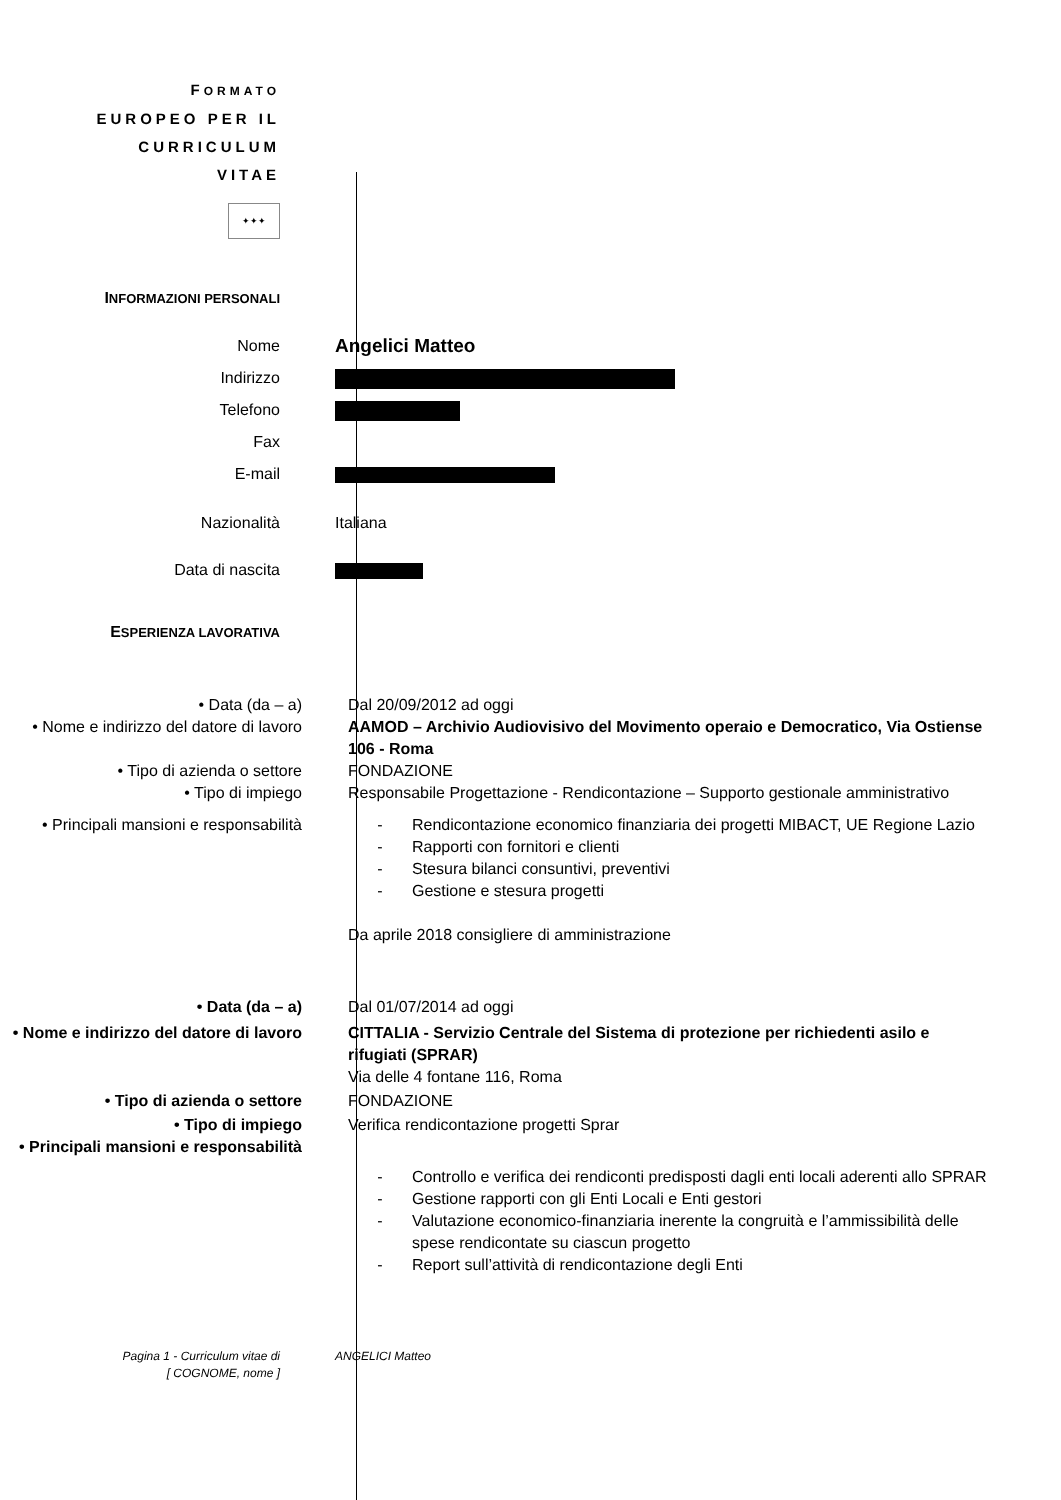FORMATO
EUROPEO PER IL
CURRICULUM
VITAE
✦✦✦
INFORMAZIONI PERSONALI
Nome
Angelici Matteo
Indirizzo
Telefono
Fax
E-mail
Nazionalità Italiana
Data di nascita
ESPERIENZA LAVORATIVA
• Data (da – a) Dal 20/09/2012 ad oggi
• Nome e indirizzo del datore di lavoro
AAMOD – Archivio Audiovisivo del Movimento operaio e Democratico, Via Ostiense 106 - Roma
• Tipo di azienda o settore FONDAZIONE
• Tipo di impiego Responsabile Progettazione - Rendicontazione – Supporto gestionale amministrativo
• Principali mansioni e responsabilità
- Rendicontazione economico finanziaria dei progetti MIBACT, UE Regione Lazio
- Rapporti con fornitori e clienti
- Stesura bilanci consuntivi, preventivi
- Gestione e stesura progetti
Da aprile 2018 consigliere di amministrazione
• Data (da – a) Dal 01/07/2014 ad oggi
• Nome e indirizzo del datore di lavoro
CITTALIA - Servizio Centrale del Sistema di protezione per richiedenti asilo e rifugiati (SPRAR)
Via delle 4 fontane 116, Roma
• Tipo di azienda o settore FONDAZIONE
• Tipo di impiego Verifica rendicontazione progetti Sprar
• Principali mansioni e responsabilità
- Controllo e verifica dei rendiconti predisposti dagli enti locali aderenti allo SPRAR
- Gestione rapporti con gli Enti Locali e Enti gestori
- Valutazione economico-finanziaria inerente la congruità e l’ammissibilità delle spese rendicontate su ciascun progetto
- Report sull’attività di rendicontazione degli Enti
Pagina 1 - Curriculum vitae di
[ COGNOME, nome ]
ANGELICI Matteo